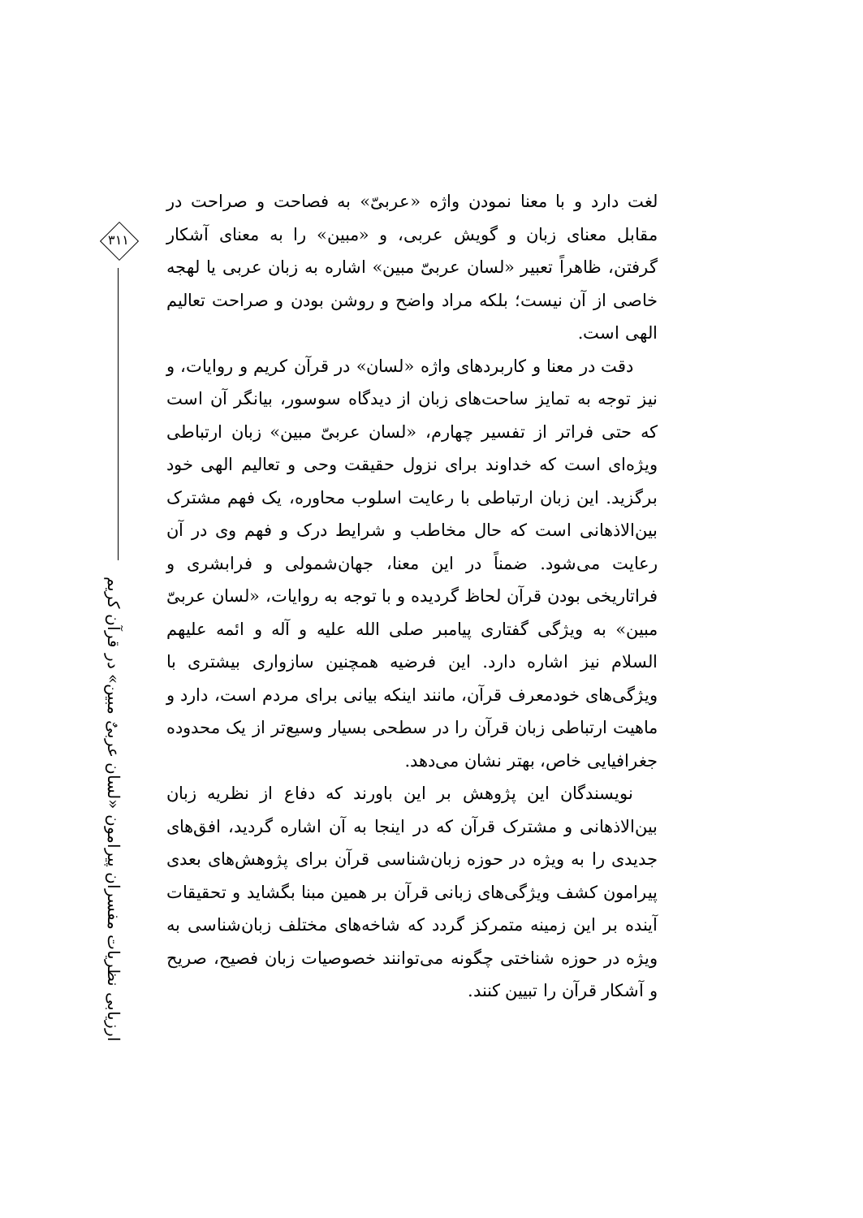۳۱۱
ارزیابی نظریات مفسران پیرامون «لسان عربیٌ مبین» در قرآن کریم
لغت دارد و با معنا نمودن واژه «عربیّ» به فصاحت و صراحت در مقابل معنای زبان و گویش عربی، و «مبین» را به معنای آشکار گرفتن، ظاهراً تعبیر «لسان عربیّ مبین» اشاره به زبان عربی یا لهجه خاصی از آن نیست؛ بلکه مراد واضح و روشن بودن و صراحت تعالیم الهی است.
دقت در معنا و کاربردهای واژه «لسان» در قرآن کریم و روایات، و نیز توجه به تمایز ساحت‌های زبان از دیدگاه سوسور، بیانگر آن است که حتی فراتر از تفسیر چهارم، «لسان عربیّ مبین» زبان ارتباطی ویژه‌ای است که خداوند برای نزول حقیقت وحی و تعالیم الهی خود برگزید. این زبان ارتباطی با رعایت اسلوب محاوره، یک فهم مشترک بین‌الاذهانی است که حال مخاطب و شرایط درک و فهم وی در آن رعایت می‌شود. ضمناً در این معنا، جهان‌شمولی و فرابشری و فراتاریخی بودن قرآن لحاظ گردیده و با توجه به روایات، «لسان عربیّ مبین» به ویژگی گفتاری پیامبر صلی الله علیه و آله و ائمه علیهم السلام نیز اشاره دارد. این فرضیه همچنین سازواری بیشتری با ویژگی‌های خودمعرف قرآن، مانند اینکه بیانی برای مردم است، دارد و ماهیت ارتباطی زبان قرآن را در سطحی بسیار وسیع‌تر از یک محدوده جغرافیایی خاص، بهتر نشان می‌دهد.
نویسندگان این پژوهش بر این باورند که دفاع از نظریه زبان بین‌الاذهانی و مشترک قرآن که در اینجا به آن اشاره گردید، افق‌های جدیدی را به ویژه در حوزه زبان‌شناسی قرآن برای پژوهش‌های بعدی پیرامون کشف ویژگی‌های زبانی قرآن بر همین مبنا بگشاید و تحقیقات آینده بر این زمینه متمرکز گردد که شاخه‌های مختلف زبان‌شناسی به ویژه در حوزه شناختی چگونه می‌توانند خصوصیات زبان فصیح، صریح و آشکار قرآن را تبیین کنند.